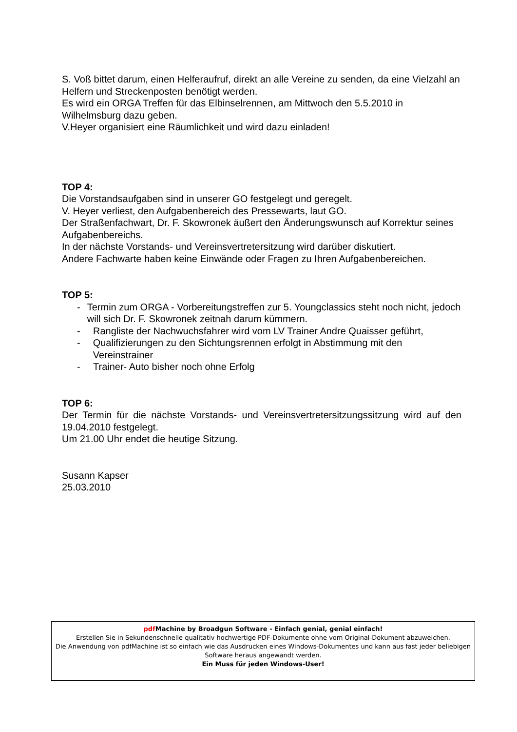S. Voß bittet darum, einen Helferaufruf, direkt an alle Vereine zu senden, da eine Vielzahl an Helfern und Streckenposten benötigt werden.
Es wird ein ORGA Treffen für das Elbinselrennen, am Mittwoch den 5.5.2010 in Wilhelmsburg dazu geben.
V.Heyer organisiert eine Räumlichkeit und wird dazu einladen!
TOP 4:
Die Vorstandsaufgaben sind in unserer GO festgelegt und geregelt.
V. Heyer verliest, den Aufgabenbereich des Pressewarts, laut GO.
Der Straßenfachwart, Dr. F. Skowronek äußert den Änderungswunsch auf Korrektur seines Aufgabenbereichs.
In der nächste Vorstands- und Vereinsvertretersitzung wird darüber diskutiert.
Andere Fachwarte haben keine Einwände oder Fragen zu Ihren Aufgabenbereichen.
TOP 5:
- Termin zum ORGA - Vorbereitungstreffen zur 5. Youngclassics steht noch nicht, jedoch will sich Dr. F. Skowronek zeitnah darum kümmern.
- Rangliste der Nachwuchsfahrer wird vom LV Trainer Andre Quaisser geführt,
- Qualifizierungen zu den Sichtungsrennen erfolgt in Abstimmung mit den Vereinstrainer
- Trainer- Auto bisher noch ohne Erfolg
TOP 6:
Der Termin für die nächste Vorstands- und Vereinsvertretersitzungssitzung wird auf den 19.04.2010 festgelegt.
Um 21.00 Uhr endet die heutige Sitzung.
Susann Kapser
25.03.2010
pdf Machine by Broadgun Software - Einfach genial, genial einfach!
Erstellen Sie in Sekundenschnelle qualitativ hochwertige PDF-Dokumente ohne vom Original-Dokument abzuweichen.
Die Anwendung von pdfMachine ist so einfach wie das Ausdrucken eines Windows-Dokumentes und kann aus fast jeder beliebigen Software heraus angewandt werden.
Ein Muss für jeden Windows-User!